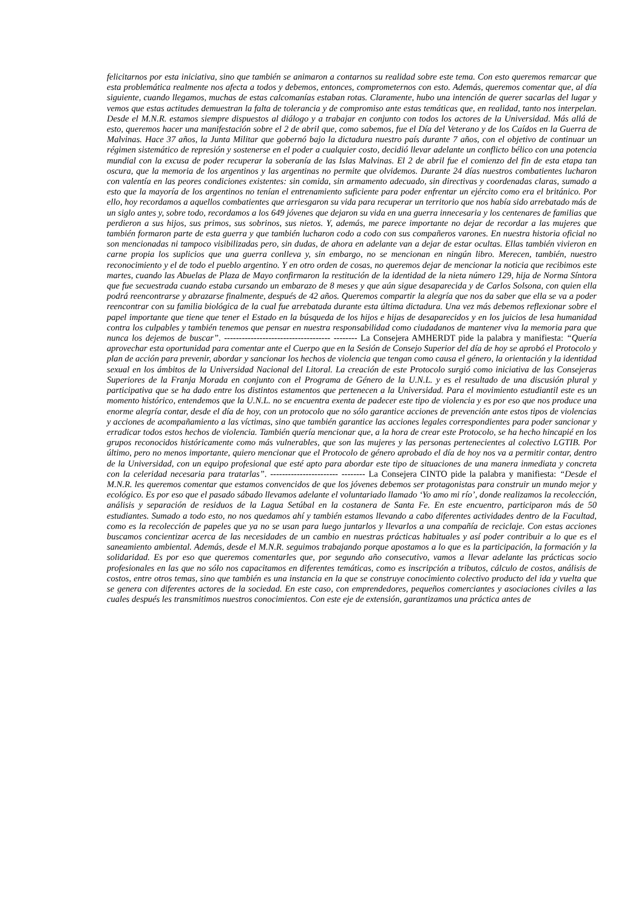felicitarnos por esta iniciativa, sino que también se animaron a contarnos su realidad sobre este tema. Con esto queremos remarcar que esta problemática realmente nos afecta a todos y debemos, entonces, comprometernos con esto. Además, queremos comentar que, al día siguiente, cuando llegamos, muchas de estas calcomanías estaban rotas. Claramente, hubo una intención de querer sacarlas del lugar y vemos que estas actitudes demuestran la falta de tolerancia y de compromiso ante estas temáticas que, en realidad, tanto nos interpelan. Desde el M.N.R. estamos siempre dispuestos al diálogo y a trabajar en conjunto con todos los actores de la Universidad. Más allá de esto, queremos hacer una manifestación sobre el 2 de abril que, como sabemos, fue el Día del Veterano y de los Caídos en la Guerra de Malvinas. Hace 37 años, la Junta Militar que gobernó bajo la dictadura nuestro país durante 7 años, con el objetivo de continuar un régimen sistemático de represión y sostenerse en el poder a cualquier costo, decidió llevar adelante un conflicto bélico con una potencia mundial con la excusa de poder recuperar la soberanía de las Islas Malvinas. El 2 de abril fue el comienzo del fin de esta etapa tan oscura, que la memoria de los argentinos y las argentinas no permite que olvidemos. Durante 24 días nuestros combatientes lucharon con valentía en las peores condiciones existentes: sin comida, sin armamento adecuado, sin directivas y coordenadas claras, sumado a esto que la mayoría de los argentinos no tenían el entrenamiento suficiente para poder enfrentar un ejército como era el británico. Por ello, hoy recordamos a aquellos combatientes que arriesgaron su vida para recuperar un territorio que nos había sido arrebatado más de un siglo antes y, sobre todo, recordamos a los 649 jóvenes que dejaron su vida en una guerra innecesaria y los centenares de familias que perdieron a sus hijos, sus primos, sus sobrinos, sus nietos. Y, además, me parece importante no dejar de recordar a las mujeres que también formaron parte de esta guerra y que también lucharon codo a codo con sus compañeros varones. En nuestra historia oficial no son mencionadas ni tampoco visibilizadas pero, sin dudas, de ahora en adelante van a dejar de estar ocultas. Ellas también vivieron en carne propia los suplicios que una guerra conlleva y, sin embargo, no se mencionan en ningún libro. Merecen, también, nuestro reconocimiento y el de todo el pueblo argentino. Y en otro orden de cosas, no queremos dejar de mencionar la noticia que recibimos este martes, cuando las Abuelas de Plaza de Mayo confirmaron la restitución de la identidad de la nieta número 129, hija de Norma Síntora que fue secuestrada cuando estaba cursando un embarazo de 8 meses y que aún sigue desaparecida y de Carlos Solsona, con quien ella podrá reencontrarse y abrazarse finalmente, después de 42 años. Queremos compartir la alegría que nos da saber que ella se va a poder reencontrar con su familia biológica de la cual fue arrebatada durante esta última dictadura. Una vez más debemos reflexionar sobre el papel importante que tiene que tener el Estado en la búsqueda de los hijos e hijas de desaparecidos y en los juicios de lesa humanidad contra los culpables y también tenemos que pensar en nuestra responsabilidad como ciudadanos de mantener viva la memoria para que nunca los dejemos de buscar”. ------------------------------------ -------- La Consejera AMHERDT pide la palabra y manifiesta: “Quería aprovechar esta oportunidad para comentar ante el Cuerpo que en la Sesión de Consejo Superior del día de hoy se aprobó el Protocolo y plan de acción para prevenir, abordar y sancionar los hechos de violencia que tengan como causa el género, la orientación y la identidad sexual en los ámbitos de la Universidad Nacional del Litoral. La creación de este Protocolo surgió como iniciativa de las Consejeras Superiores de la Franja Morada en conjunto con el Programa de Género de la U.N.L. y es el resultado de una discusión plural y participativa que se ha dado entre los distintos estamentos que pertenecen a la Universidad. Para el movimiento estudiantil este es un momento histórico, entendemos que la U.N.L. no se encuentra exenta de padecer este tipo de violencia y es por eso que nos produce una enorme alegría contar, desde el día de hoy, con un protocolo que no sólo garantice acciones de prevención ante estos tipos de violencias y acciones de acompañamiento a las víctimas, sino que también garantice las acciones legales correspondientes para poder sancionar y erradicar todos estos hechos de violencia. También quería mencionar que, a la hora de crear este Protocolo, se ha hecho hincapié en los grupos reconocidos históricamente como más vulnerables, que son las mujeres y las personas pertenecientes al colectivo LGTIB. Por último, pero no menos importante, quiero mencionar que el Protocolo de género aprobado el día de hoy nos va a permitir contar, dentro de la Universidad, con un equipo profesional que esté apto para abordar este tipo de situaciones de una manera inmediata y concreta con la celeridad necesaria para tratarlas”. ----------------------- -------- La Consejera CINTO pide la palabra y manifiesta: “Desde el M.N.R. les queremos comentar que estamos convencidos de que los jóvenes debemos ser protagonistas para construir un mundo mejor y ecológico. Es por eso que el pasado sábado llevamos adelante el voluntariado llamado ‘Yo amo mi río’, donde realizamos la recolección, análisis y separación de residuos de la Lagua Setúbal en la costanera de Santa Fe. En este encuentro, participaron más de 50 estudiantes. Sumado a todo esto, no nos quedamos ahí y también estamos llevando a cabo diferentes actividades dentro de la Facultad, como es la recolección de papeles que ya no se usan para luego juntarlos y llevarlos a una compañía de reciclaje. Con estas acciones buscamos concientizar acerca de las necesidades de un cambio en nuestras prácticas habituales y así poder contribuir a lo que es el saneamiento ambiental. Además, desde el M.N.R. seguimos trabajando porque apostamos a lo que es la participación, la formación y la solidaridad. Es por eso que queremos comentarles que, por segundo año consecutivo, vamos a llevar adelante las prácticas socio profesionales en las que no sólo nos capacitamos en diferentes temáticas, como es inscripción a tributos, cálculo de costos, análisis de costos, entre otros temas, sino que también es una instancia en la que se construye conocimiento colectivo producto del ida y vuelta que se genera con diferentes actores de la sociedad. En este caso, con emprendedores, pequeños comerciantes y asociaciones civiles a las cuales después les transmitimos nuestros conocimientos. Con este eje de extensión, garantizamos una práctica antes de